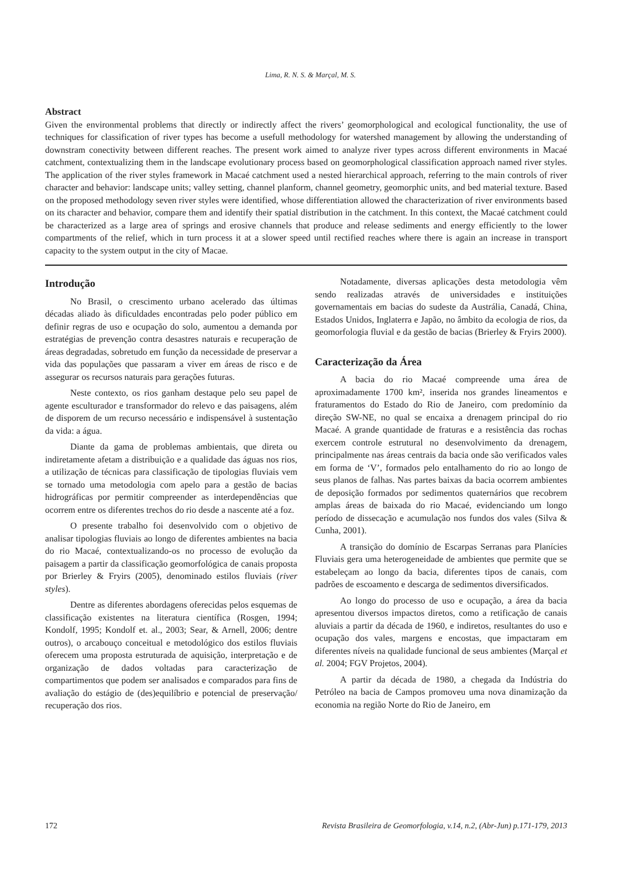Lima, R. N. S. & Marçal, M. S.
Abstract
Given the environmental problems that directly or indirectly affect the rivers’ geomorphological and ecological functionality, the use of techniques for classification of river types has become a usefull methodology for watershed management by allowing the understanding of downstram conectivity between different reaches. The present work aimed to analyze river types across different environments in Macaé catchment, contextualizing them in the landscape evolutionary process based on geomorphological classification approach named river styles. The application of the river styles framework in Macaé catchment used a nested hierarchical approach, referring to the main controls of river character and behavior: landscape units; valley setting, channel planform, channel geometry, geomorphic units, and bed material texture. Based on the proposed methodology seven river styles were identified, whose differentiation allowed the characterization of river environments based on its character and behavior, compare them and identify their spatial distribution in the catchment. In this context, the Macaé catchment could be characterized as a large area of springs and erosive channels that produce and release sediments and energy efficiently to the lower compartments of the relief, which in turn process it at a slower speed until rectified reaches where there is again an increase in transport capacity to the system output in the city of Macae.
Introdução
No Brasil, o crescimento urbano acelerado das últimas décadas aliado às dificuldades encontradas pelo poder público em definir regras de uso e ocupação do solo, aumentou a demanda por estratégias de prevenção contra desastres naturais e recuperação de áreas degradadas, sobretudo em função da necessidade de preservar a vida das populações que passaram a viver em áreas de risco e de assegurar os recursos naturais para gerações futuras.
Neste contexto, os rios ganham destaque pelo seu papel de agente esculturador e transformador do relevo e das paisagens, além de disporem de um recurso necessário e indispensável à sustentação da vida: a água.
Diante da gama de problemas ambientais, que direta ou indiretamente afetam a distribuição e a qualidade das águas nos rios, a utilização de técnicas para classificação de tipologias fluviais vem se tornado uma metodologia com apelo para a gestão de bacias hidrográficas por permitir compreender as interdependências que ocorrem entre os diferentes trechos do rio desde a nascente até a foz.
O presente trabalho foi desenvolvido com o objetivo de analisar tipologias fluviais ao longo de diferentes ambientes na bacia do rio Macaé, contextualizando-os no processo de evolução da paisagem a partir da classificação geomorfológica de canais proposta por Brierley & Fryirs (2005), denominado estilos fluviais (river styles).
Dentre as diferentes abordagens oferecidas pelos esquemas de classificação existentes na literatura científica (Rosgen, 1994; Kondolf, 1995; Kondolf et. al., 2003; Sear, & Arnell, 2006; dentre outros), o arcabouço conceitual e metodológico dos estilos fluviais oferecem uma proposta estruturada de aquisição, interpretação e de organização de dados voltadas para caracterização de compartimentos que podem ser analisados e comparados para fins de avaliação do estágio de (des)equilíbrio e potencial de preservação/ recuperação dos rios.
Notadamente, diversas aplicações desta metodologia vêm sendo realizadas através de universidades e instituições governamentais em bacias do sudeste da Austrália, Canadá, China, Estados Unidos, Inglaterra e Japão, no âmbito da ecologia de rios, da geomorfologia fluvial e da gestão de bacias (Brierley & Fryirs 2000).
Caracterização da Área
A bacia do rio Macaé compreende uma área de aproximadamente 1700 km², inserida nos grandes lineamentos e fraturamentos do Estado do Rio de Janeiro, com predomínio da direção SW-NE, no qual se encaixa a drenagem principal do rio Macaé. A grande quantidade de fraturas e a resistência das rochas exercem controle estrutural no desenvolvimento da drenagem, principalmente nas áreas centrais da bacia onde são verificados vales em forma de ‘V’, formados pelo entalhamento do rio ao longo de seus planos de falhas. Nas partes baixas da bacia ocorrem ambientes de deposição formados por sedimentos quaternários que recobrem amplas áreas de baixada do rio Macaé, evidenciando um longo período de dissecação e acumulação nos fundos dos vales (Silva & Cunha, 2001).
A transição do domínio de Escarpas Serranas para Planícies Fluviais gera uma heterogeneidade de ambientes que permite que se estabeleçam ao longo da bacia, diferentes tipos de canais, com padrões de escoamento e descarga de sedimentos diversificados.
Ao longo do processo de uso e ocupação, a área da bacia apresentou diversos impactos diretos, como a retificação de canais aluviais a partir da década de 1960, e indiretos, resultantes do uso e ocupação dos vales, margens e encostas, que impactaram em diferentes níveis na qualidade funcional de seus ambientes (Marçal et al. 2004; FGV Projetos, 2004).
A partir da década de 1980, a chegada da Indústria do Petróleo na bacia de Campos promoveu uma nova dinamização da economia na região Norte do Rio de Janeiro, em
172 Revista Brasileira de Geomorfologia, v.14, n.2, (Abr-Jun) p.171-179, 2013